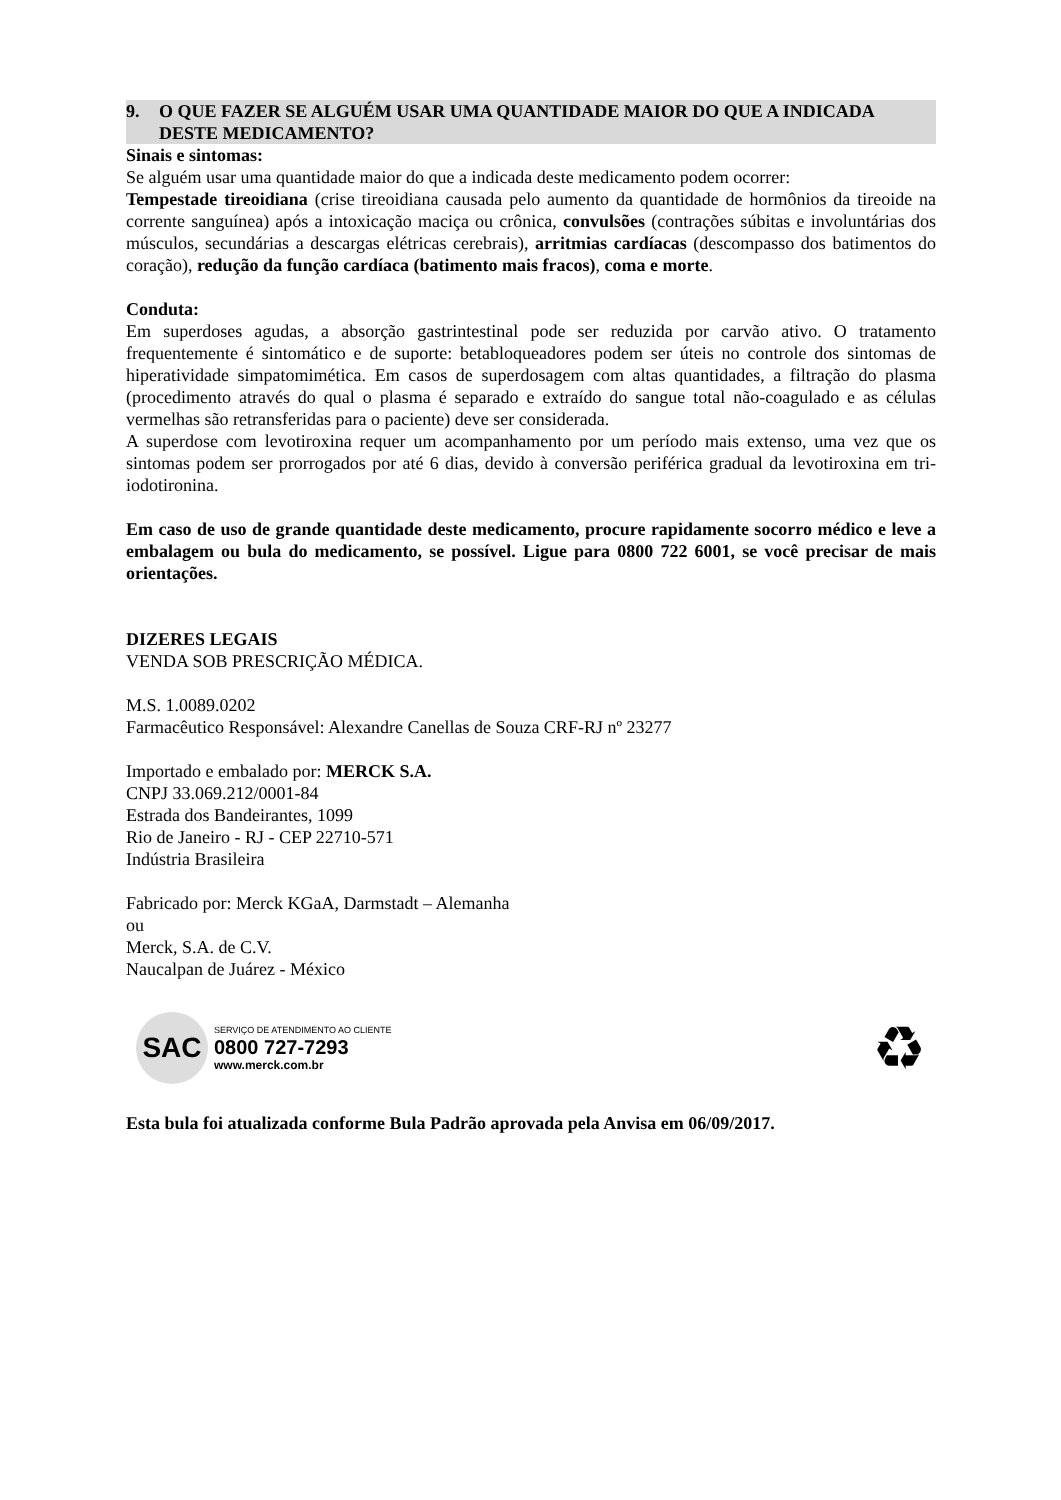9. O QUE FAZER SE ALGUÉM USAR UMA QUANTIDADE MAIOR DO QUE A INDICADA DESTE MEDICAMENTO?
Sinais e sintomas:
Se alguém usar uma quantidade maior do que a indicada deste medicamento podem ocorrer:
Tempestade tireoidiana (crise tireoidiana causada pelo aumento da quantidade de hormônios da tireoide na corrente sanguínea) após a intoxicação maciça ou crônica, convulsões (contrações súbitas e involuntárias dos músculos, secundárias a descargas elétricas cerebrais), arritmias cardíacas (descompasso dos batimentos do coração), redução da função cardíaca (batimento mais fracos), coma e morte.
Conduta:
Em superdoses agudas, a absorção gastrintestinal pode ser reduzida por carvão ativo. O tratamento frequentemente é sintomático e de suporte: betabloqueadores podem ser úteis no controle dos sintomas de hiperatividade simpatomimética. Em casos de superdosagem com altas quantidades, a filtração do plasma (procedimento através do qual o plasma é separado e extraído do sangue total não-coagulado e as células vermelhas são retransferidas para o paciente) deve ser considerada.
A superdose com levotiroxina requer um acompanhamento por um período mais extenso, uma vez que os sintomas podem ser prorrogados por até 6 dias, devido à conversão periférica gradual da levotiroxina em tri-iodotironina.
Em caso de uso de grande quantidade deste medicamento, procure rapidamente socorro médico e leve a embalagem ou bula do medicamento, se possível. Ligue para 0800 722 6001, se você precisar de mais orientações.
DIZERES LEGAIS
VENDA SOB PRESCRIÇÃO MÉDICA.
M.S. 1.0089.0202
Farmacêutico Responsável: Alexandre Canellas de Souza CRF-RJ nº 23277
Importado e embalado por: MERCK S.A.
CNPJ 33.069.212/0001-84
Estrada dos Bandeirantes, 1099
Rio de Janeiro - RJ - CEP 22710-571
Indústria Brasileira
Fabricado por: Merck KGaA, Darmstadt – Alemanha
ou
Merck, S.A. de C.V.
Naucalpan de Juárez - México
SAC
SERVIÇO DE ATENDIMENTO AO CLIENTE
0800 727-7293
www.merck.com.br
♻
Esta bula foi atualizada conforme Bula Padrão aprovada pela Anvisa em 06/09/2017.